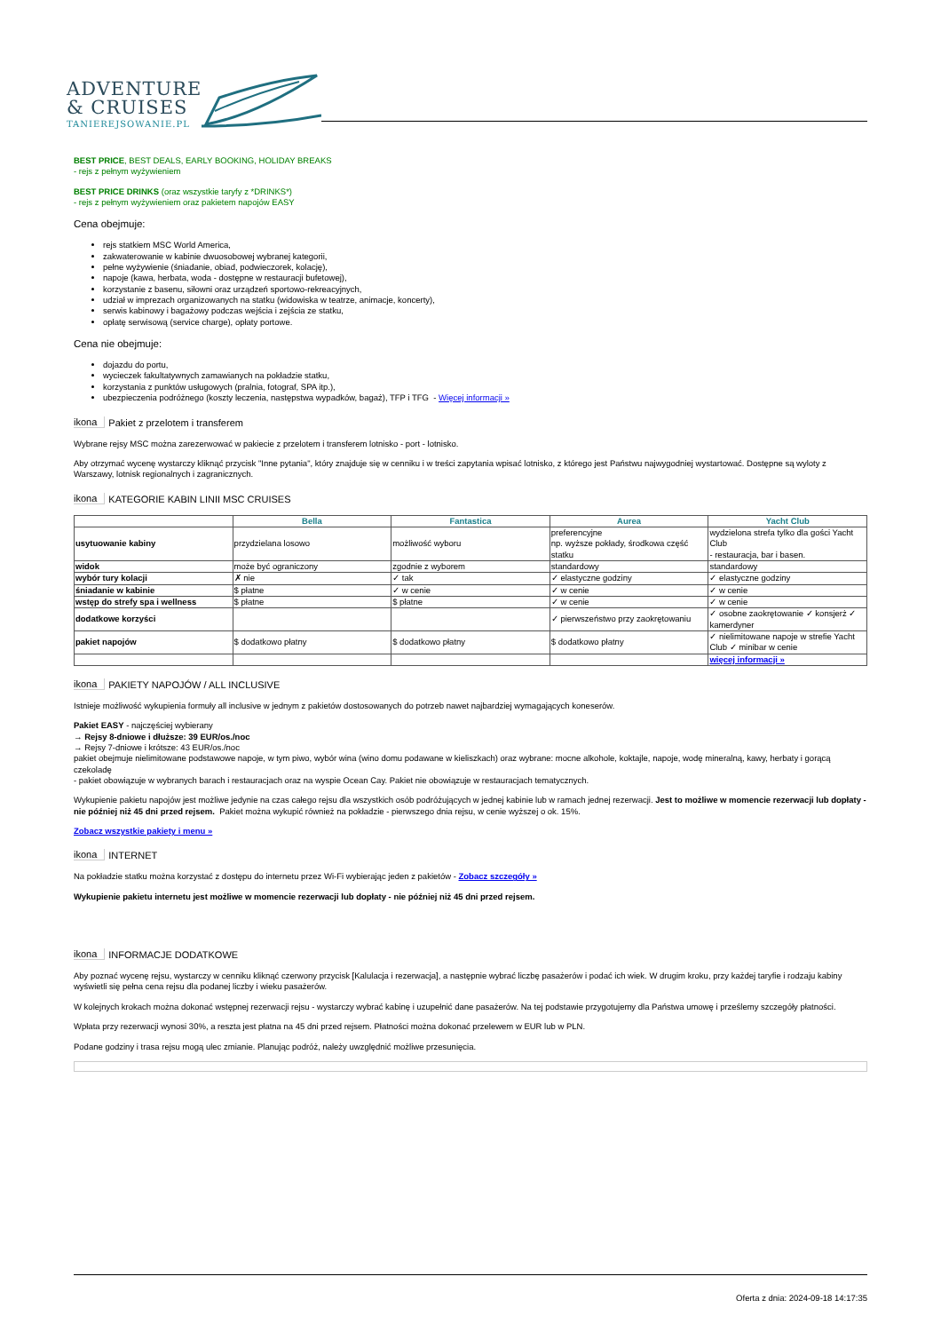ADVENTURE
& CRUISES
TANIEREJSOWANIE.PL
BEST PRICE, BEST DEALS, EARLY BOOKING, HOLIDAY BREAKS
- rejs z pełnym wyżywieniem
BEST PRICE DRINKS (oraz wszystkie taryfy z *DRINKS*)
- rejs z pełnym wyżywieniem oraz pakietem napojów EASY
Cena obejmuje:
rejs statkiem MSC World America,
zakwaterowanie w kabinie dwuosobowej wybranej kategorii,
pełne wyżywienie (śniadanie, obiad, podwieczorek, kolację),
napoje (kawa, herbata, woda - dostępne w restauracji bufetowej),
korzystanie z basenu, siłowni oraz urządzeń sportowo-rekreacyjnych,
udział w imprezach organizowanych na statku (widowiska w teatrze, animacje, koncerty),
serwis kabinowy i bagażowy podczas wejścia i zejścia ze statku,
opłatę serwisową (service charge), opłaty portowe.
Cena nie obejmuje:
dojazdu do portu,
wycieczek fakultatywnych zamawianych na pokładzie statku,
korzystania z punktów usługowych (pralnia, fotograf, SPA itp.),
ubezpieczenia podróżnego (koszty leczenia, następstwa wypadków, bagaż), TFP i TFG - Więcej informacji »
ikona Pakiet z przelotem i transferem
Wybrane rejsy MSC można zarezerwować w pakiecie z przelotem i transferem lotnisko - port - lotnisko.
Aby otrzymać wycenę wystarczy kliknąć przycisk "Inne pytania", który znajduje się w cenniku i w treści zapytania wpisać lotnisko, z którego jest Państwu najwygodniej wystartować. Dostępne są wyloty z Warszawy, lotnisk regionalnych i zagranicznych.
ikona KATEGORIE KABIN LINII MSC CRUISES
| | Bella | Fantastica | Aurea | Yacht Club |
| --- | --- | --- | --- | --- |
| usytuowanie kabiny | przydzielana losowo | możliwość wyboru | preferencyjne np. wyższe pokłady, środkowa część statku | wydzielona strefa tylko dla gości Yacht Club - restauracja, bar i basen. |
| widok | może być ograniczony | zgodnie z wyborem | standardowy | standardowy |
| wybór tury kolacji | ✗ nie | ✓ tak | ✓ elastyczne godziny | ✓ elastyczne godziny |
| śniadanie w kabinie | $ płatne | ✓ w cenie | ✓ w cenie | ✓ w cenie |
| wstęp do strefy spa i wellness | $ płatne | $ płatne | ✓ w cenie | ✓ w cenie |
| dodatkowe korzyści | | | ✓ pierwszeństwo przy zaokrętowaniu | ✓ osobne zaokrętowanie ✓ konsjerż ✓ kamerdyner |
| pakiet napojów | $ dodatkowo płatny | $ dodatkowo płatny | $ dodatkowo płatny | ✓ nielimitowane napoje w strefie Yacht Club ✓ minibar w cenie |
| | | | | więcej informacji » |
ikona PAKIETY NAPOJÓW / ALL INCLUSIVE
Istnieje możliwość wykupienia formuły all inclusive w jednym z pakietów dostosowanych do potrzeb nawet najbardziej wymagających koneserów.
Pakiet EASY - najczęściej wybierany
→ Rejsy 8-dniowe i dłuższe: 39 EUR/os./noc
→ Rejsy 7-dniowe i krótsze: 43 EUR/os./noc
pakiet obejmuje nielimitowane podstawowe napoje, w tym piwo, wybór wina (wino domu podawane w kieliszkach) oraz wybrane: mocne alkohole, koktajle, napoje, wodę mineralną, kawy, herbaty i gorącą czekoladę
- pakiet obowiązuje w wybranych barach i restauracjach oraz na wyspie Ocean Cay. Pakiet nie obowiązuje w restauracjach tematycznych.
Wykupienie pakietu napojów jest możliwe jedynie na czas całego rejsu dla wszystkich osób podróżujących w jednej kabinie lub w ramach jednej rezerwacji. Jest to możliwe w momencie rezerwacji lub dopłaty - nie później niż 45 dni przed rejsem. Pakiet można wykupić również na pokładzie - pierwszego dnia rejsu, w cenie wyższej o ok. 15%.
Zobacz wszystkie pakiety i menu »
ikona INTERNET
Na pokładzie statku można korzystać z dostępu do internetu przez Wi-Fi wybierając jeden z pakietów - Zobacz szczegóły »
Wykupienie pakietu internetu jest możliwe w momencie rezerwacji lub dopłaty - nie później niż 45 dni przed rejsem.
ikona INFORMACJE DODATKOWE
Aby poznać wycenę rejsu, wystarczy w cenniku kliknąć czerwony przycisk [Kalulacja i rezerwacja], a następnie wybrać liczbę pasażerów i podać ich wiek. W drugim kroku, przy każdej taryfie i rodzaju kabiny wyświetli się pełna cena rejsu dla podanej liczby i wieku pasażerów.
W kolejnych krokach można dokonać wstępnej rezerwacji rejsu - wystarczy wybrać kabinę i uzupełnić dane pasażerów. Na tej podstawie przygotujemy dla Państwa umowę i prześlemy szczegóły płatności.
Wpłata przy rezerwacji wynosi 30%, a reszta jest płatna na 45 dni przed rejsem. Płatności można dokonać przelewem w EUR lub w PLN.
Podane godziny i trasa rejsu mogą ulec zmianie. Planując podróż, należy uwzględnić możliwe przesunięcia.
Oferta z dnia: 2024-09-18 14:17:35